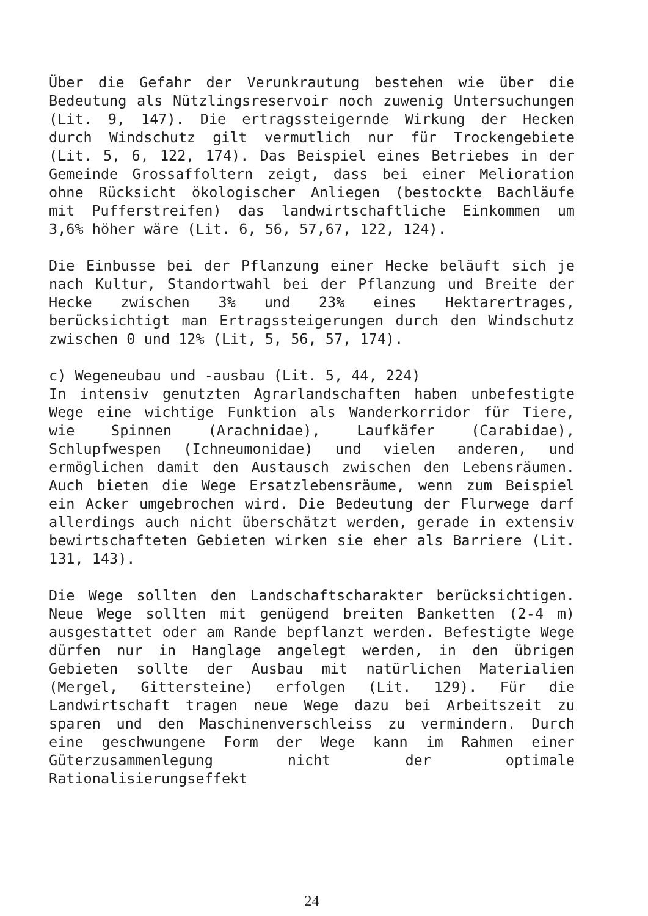Über die Gefahr der Verunkrautung bestehen wie über die Bedeutung als Nützlingsreservoir noch zuwenig Untersuchungen (Lit. 9, 147). Die ertragssteigernde Wirkung der Hecken durch Windschutz gilt vermutlich nur für Trockengebiete (Lit. 5, 6, 122, 174). Das Beispiel eines Betriebes in der Gemeinde Grossaffoltern zeigt, dass bei einer Melioration ohne Rücksicht ökologischer Anliegen (bestockte Bachläufe mit Pufferstreifen) das landwirtschaftliche Einkommen um 3,6% höher wäre (Lit. 6, 56, 57,67, 122, 124).
Die Einbusse bei der Pflanzung einer Hecke beläuft sich je nach Kultur, Standortwahl bei der Pflanzung und Breite der Hecke zwischen 3% und 23% eines Hektarertrages, berücksichtigt man Ertragssteigerungen durch den Windschutz zwischen 0 und 12% (Lit, 5, 56, 57, 174).
c) Wegeneubau und -ausbau (Lit. 5, 44, 224)
In intensiv genutzten Agrarlandschaften haben unbefestigte Wege eine wichtige Funktion als Wanderkorridor für Tiere, wie Spinnen (Arachnidae), Laufkäfer (Carabidae), Schlupfwespen (Ichneumonidae) und vielen anderen, und ermöglichen damit den Austausch zwischen den Lebensräumen. Auch bieten die Wege Ersatzlebensräume, wenn zum Beispiel ein Acker umgebrochen wird. Die Bedeutung der Flurwege darf allerdings auch nicht überschätzt werden, gerade in extensiv bewirtschafteten Gebieten wirken sie eher als Barriere (Lit. 131, 143).
Die Wege sollten den Landschaftscharakter berücksichtigen. Neue Wege sollten mit genügend breiten Banketten (2-4 m) ausgestattet oder am Rande bepflanzt werden. Befestigte Wege dürfen nur in Hanglage angelegt werden, in den übrigen Gebieten sollte der Ausbau mit natürlichen Materialien (Mergel, Gittersteine) erfolgen (Lit. 129). Für die Landwirtschaft tragen neue Wege dazu bei Arbeitszeit zu sparen und den Maschinenverschleiss zu vermindern. Durch eine geschwungene Form der Wege kann im Rahmen einer Güterzusammenlegung nicht der optimale Rationalisierungseffekt
24